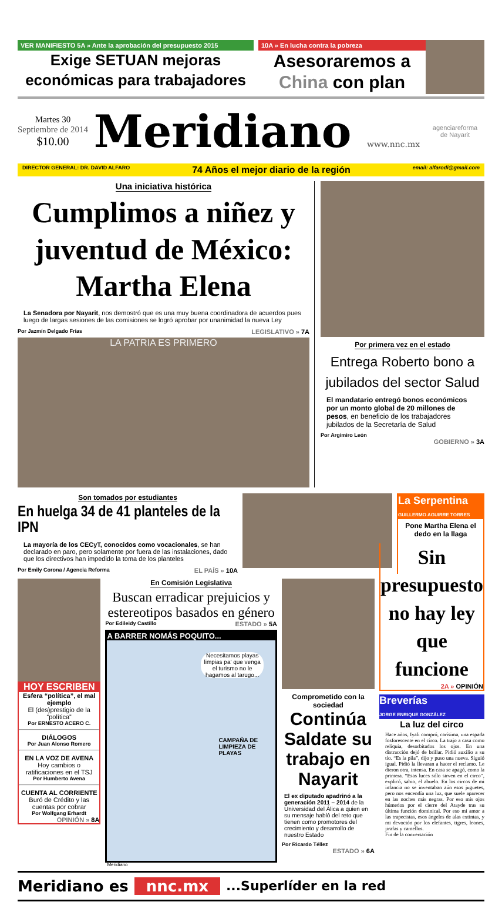VER MANIFIESTO 5A » Ante la aprobación del presupuesto 2015
Exige SETUAN mejoras económicas para trabajadores
10A » En lucha contra la pobreza
Asesoraremos a China con plan
Martes 30
Septiembre de 2014
$10.00
Meridiano www.nnc.mx
agenciareforma
de Nayarit
DIRECTOR GENERAL: DR. DAVID ALFARO 74 Años el mejor diario de la región email: alfarodi@gmail.com
Una iniciativa histórica
Cumplimos a niñez y juventud de México: Martha Elena
La Senadora por Nayarit, nos demostró que es una muy buena coordinadora de acuerdos pues luego de largas sesiones de las comisiones se logró aprobar por unanimidad la nueva Ley
Por Jazmín Delgado Frías LEGISLATIVO » 7A
LA PATRIA ES PRIMERO
Por primera vez en el estado
Entrega Roberto bono a jubilados del sector Salud
El mandatario entregó bonos económicos por un monto global de 20 millones de pesos, en beneficio de los trabajadores jubilados de la Secretaría de Salud
Por Argimiro León
GOBIERNO » 3A
Son tomados por estudiantes
En huelga 34 de 41 planteles de la IPN
La mayoría de los CECyT, conocidos como vocacionales, se han declarado en paro, pero solamente por fuera de las instalaciones, dado que los directivos han impedido la toma de los planteles
Por Emily Corona / Agencia Reforma EL PAÍS » 10A
La Serpentina
GUILLERMO AGUIRRE TORRES
Pone Martha Elena el dedo en la llaga
HOY ESCRIBEN
Esfera “política”, el mal ejemplo
El (des)prestigio de la “política”
Por ERNESTO ACERO C.
DIÁLOGOS
Por Juan Alonso Romero
EN LA VOZ DE AVENA
Hoy cambios o ratificaciones en el TSJ
Por Humberto Avena
CUENTA AL CORRIENTE
Buró de Crédito y las cuentas por cobrar
Por Wolfgang Erhardt
OPINIÓN » 8A
En Comisión Legislativa
Buscan erradicar prejuicios y estereotipos basados en género
Por Edileidy Castillo ESTADO » 5A
A BARRER NOMÁS POQUITO...
Necesitamos playas limpias pa' que venga el turismo no le hagamos al tarugo...
CAMPAÑA DE LIMPIEZA DE PLAYAS
Meridiano
Comprometido con la sociedad
Continúa Saldate su trabajo en Nayarit
El ex diputado apadrinó a la generación 2011 – 2014 de la Universidad del Álica a quien en su mensaje habló del reto que tienen como promotores del crecimiento y desarrollo de nuestro Estado
Por Ricardo Téllez
ESTADO » 6A
Sin presupuesto no hay ley que funcione
2A » OPINIÓN
Breverías
JORGE ENRIQUE GONZÁLEZ
La luz del circo
Hace años, Iyali compró, carísima, una espada fosforescente en el circo. La trajo a casa como reliquia, desorbitados los ojos. En una distracción dejó de brillar. Pidió auxilio a su tío. “Es la pila”, dijo y puso una nueva. Siguió igual. Pidió la llevaran a hacer el reclamo. Le dieron otra, intensa. En casa se apagó, como la primera. “Esas luces sólo sirven en el circo”, explicó, sabio, el abuelo. En los circos de mi infancia no se inventaban aún esos juguetes, pero nos encendía una luz, que suele aparecer en las noches más negras. Por eso mis ojos húmedos por el cierre del Atayde tras su última función dominical. Por eso mi amor a las trapecistas, esos ángeles de alas extintas, y mi devoción por los elefantes, tigres, leones, jirafas y camellos.
Fin de la conversación
Meridiano es nnc.mx...Superlíder en la red